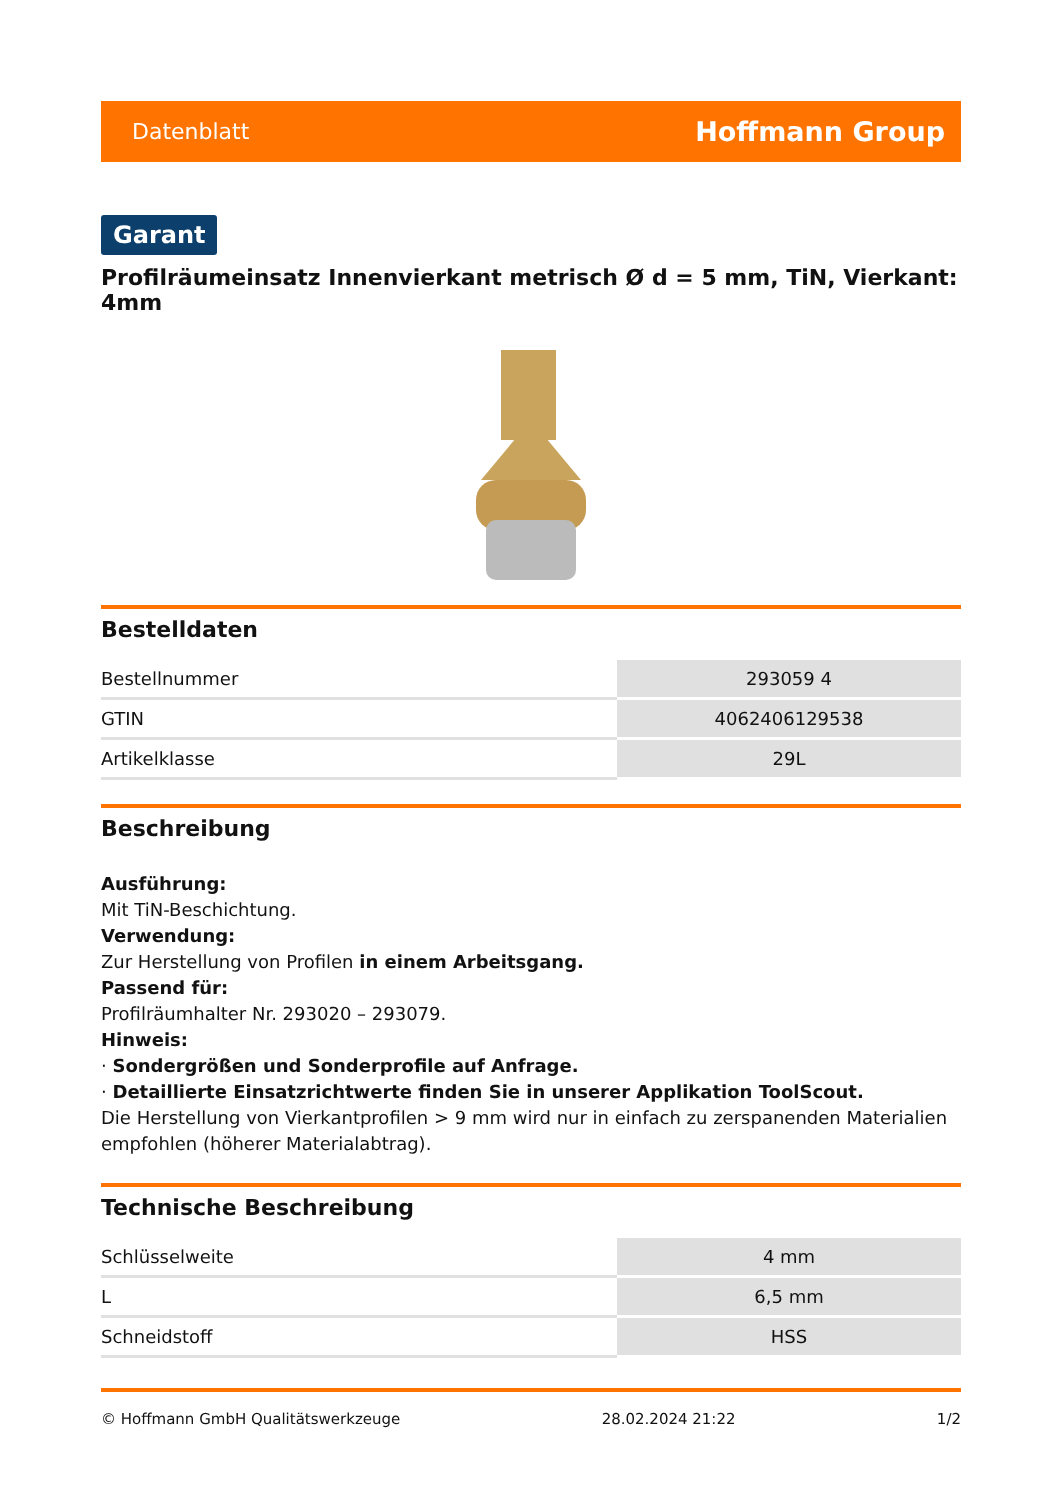Datenblatt Hoffmann Group
Garant
Profilräumeinsatz Innenvierkant metrisch Ø d = 5 mm, TiN, Vierkant: 4mm
Bestelldaten
| Bestellnummer | 293059 4 |
| GTIN | 4062406129538 |
| Artikelklasse | 29L |
Beschreibung
Ausführung:
Mit TiN-Beschichtung.
Verwendung:
Zur Herstellung von Profilen in einem Arbeitsgang.
Passend für:
Profilräumhalter Nr. 293020 – 293079.
Hinweis:
· Sondergrößen und Sonderprofile auf Anfrage.
· Detaillierte Einsatzrichtwerte finden Sie in unserer Applikation ToolScout.
Die Herstellung von Vierkantprofilen > 9 mm wird nur in einfach zu zerspanenden Materialien empfohlen (höherer Materialabtrag).
Technische Beschreibung
| Schlüsselweite | 4 mm |
| L | 6,5 mm |
| Schneidstoff | HSS |
© Hoffmann GmbH Qualitätswerkzeuge 28.02.2024 21:22 1/2